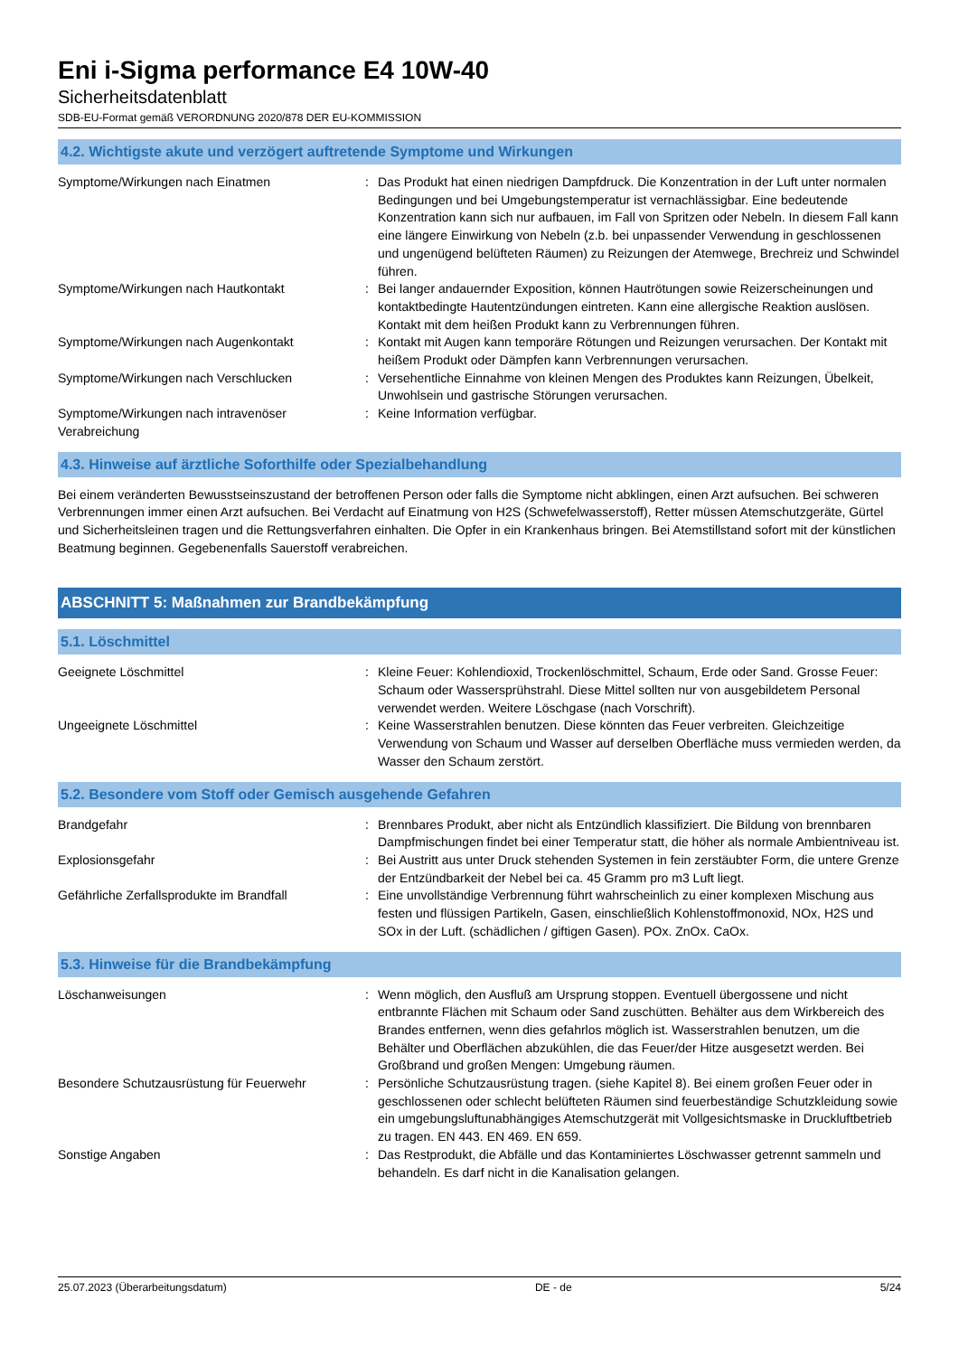Eni i-Sigma performance E4 10W-40
Sicherheitsdatenblatt
SDB-EU-Format gemäß VERORDNUNG 2020/878 DER EU-KOMMISSION
4.2. Wichtigste akute und verzögert auftretende Symptome und Wirkungen
Symptome/Wirkungen nach Einatmen : Das Produkt hat einen niedrigen Dampfdruck. Die Konzentration in der Luft unter normalen Bedingungen und bei Umgebungstemperatur ist vernachlässigbar. Eine bedeutende Konzentration kann sich nur aufbauen, im Fall von Spritzen oder Nebeln. In diesem Fall kann eine längere Einwirkung von Nebeln (z.b. bei unpassender Verwendung in geschlossenen und ungenügend belüfteten Räumen) zu Reizungen der Atemwege, Brechreiz und Schwindel führen.
Symptome/Wirkungen nach Hautkontakt : Bei langer andauernder Exposition, können Hautrötungen sowie Reizerscheinungen und kontaktbedingte Hautentzündungen eintreten. Kann eine allergische Reaktion auslösen. Kontakt mit dem heißen Produkt kann zu Verbrennungen führen.
Symptome/Wirkungen nach Augenkontakt : Kontakt mit Augen kann temporäre Rötungen und Reizungen verursachen. Der Kontakt mit heißem Produkt oder Dämpfen kann Verbrennungen verursachen.
Symptome/Wirkungen nach Verschlucken : Versehentliche Einnahme von kleinen Mengen des Produktes kann Reizungen, Übelkeit, Unwohlsein und gastrische Störungen verursachen.
Symptome/Wirkungen nach intravenöser Verabreichung
: Keine Information verfügbar.
4.3. Hinweise auf ärztliche Soforthilfe oder Spezialbehandlung
Bei einem veränderten Bewusstseinszustand der betroffenen Person oder falls die Symptome nicht abklingen, einen Arzt aufsuchen. Bei schweren Verbrennungen immer einen Arzt aufsuchen. Bei Verdacht auf Einatmung von H2S (Schwefelwasserstoff), Retter müssen Atemschutzgeräte, Gürtel und Sicherheitsleinen tragen und die Rettungsverfahren einhalten. Die Opfer in ein Krankenhaus bringen. Bei Atemstillstand sofort mit der künstlichen Beatmung beginnen. Gegebenenfalls Sauerstoff verabreichen.
ABSCHNITT 5: Maßnahmen zur Brandbekämpfung
5.1. Löschmittel
Geeignete Löschmittel : Kleine Feuer: Kohlendioxid, Trockenlöschmittel, Schaum, Erde oder Sand. Grosse Feuer: Schaum oder Wassersprühstrahl. Diese Mittel sollten nur von ausgebildetem Personal verwendet werden. Weitere Löschgase (nach Vorschrift).
Ungeeignete Löschmittel : Keine Wasserstrahlen benutzen. Diese könnten das Feuer verbreiten. Gleichzeitige Verwendung von Schaum und Wasser auf derselben Oberfläche muss vermieden werden, da Wasser den Schaum zerstört.
5.2. Besondere vom Stoff oder Gemisch ausgehende Gefahren
Brandgefahr : Brennbares Produkt, aber nicht als Entzündlich klassifiziert. Die Bildung von brennbaren Dampfmischungen findet bei einer Temperatur statt, die höher als normale Ambientniveau ist.
Explosionsgefahr : Bei Austritt aus unter Druck stehenden Systemen in fein zerstäubter Form, die untere Grenze der Entzündbarkeit der Nebel bei ca. 45 Gramm pro m3 Luft liegt.
Gefährliche Zerfallsprodukte im Brandfall
: Eine unvollständige Verbrennung führt wahrscheinlich zu einer komplexen Mischung aus festen und flüssigen Partikeln, Gasen, einschließlich Kohlenstoffmonoxid, NOx, H2S und SOx in der Luft. (schädlichen / giftigen Gasen). POx. ZnOx. CaOx.
5.3. Hinweise für die Brandbekämpfung
Löschanweisungen : Wenn möglich, den Ausfluß am Ursprung stoppen. Eventuell übergossene und nicht entbrannte Flächen mit Schaum oder Sand zuschütten. Behälter aus dem Wirkbereich des Brandes entfernen, wenn dies gefahrlos möglich ist. Wasserstrahlen benutzen, um die Behälter und Oberflächen abzukühlen, die das Feuer/der Hitze ausgesetzt werden. Bei Großbrand und großen Mengen: Umgebung räumen.
Besondere Schutzausrüstung für Feuerwehr : Persönliche Schutzausrüstung tragen. (siehe Kapitel 8). Bei einem großen Feuer oder in geschlossenen oder schlecht belüfteten Räumen sind feuerbeständige Schutzkleidung sowie ein umgebungsluftunabhängiges Atemschutzgerät mit Vollgesichtsmaske in Druckluftbetrieb zu tragen. EN 443. EN 469. EN 659.
Sonstige Angaben : Das Restprodukt, die Abfälle und das Kontaminiertes Löschwasser getrennt sammeln und behandeln. Es darf nicht in die Kanalisation gelangen.
25.07.2023 (Überarbeitungsdatum) DE - de 5/24